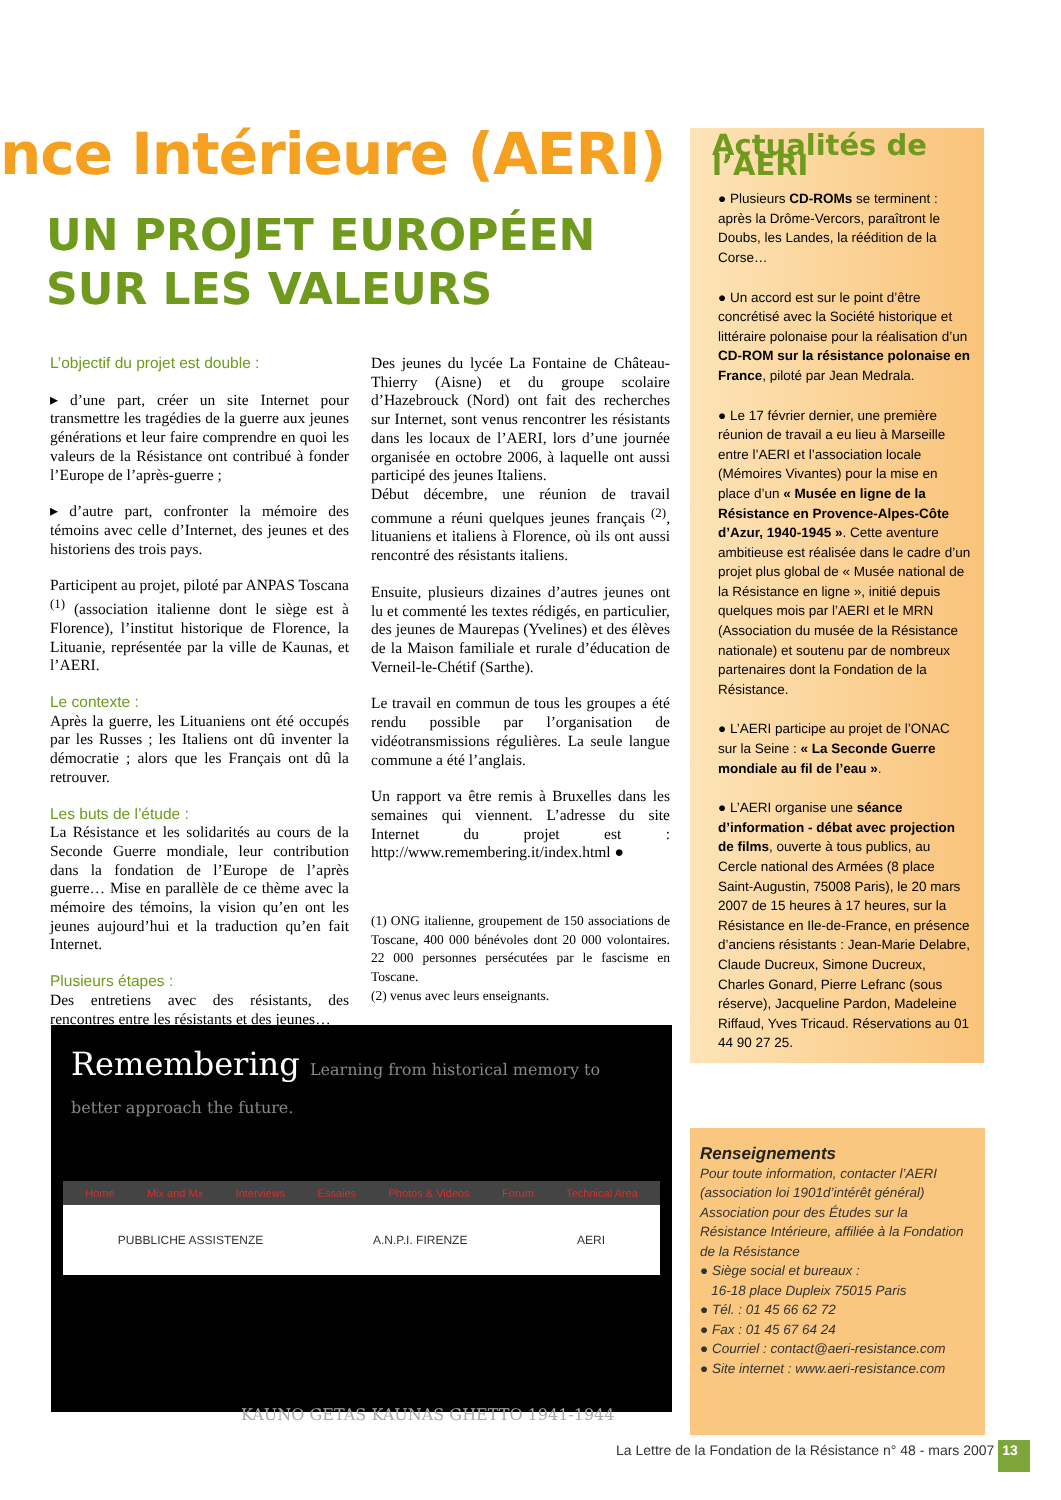nce Intérieure (AERI)
UN PROJET EUROPÉEN
SUR LES VALEURS
L’objectif du projet est double :
▸ d’une part, créer un site Internet pour transmettre les tragédies de la guerre aux jeunes générations et leur faire comprendre en quoi les valeurs de la Résistance ont contribué à fonder l’Europe de l’après-guerre ;
▸ d’autre part, confronter la mémoire des témoins avec celle d’Internet, des jeunes et des historiens des trois pays.
Participent au projet, piloté par ANPAS Toscana <sup>(1)</sup> (association italienne dont le siège est à Florence), l’institut historique de Florence, la Lituanie, représentée par la ville de Kaunas, et l’AERI.
Le contexte :
Après la guerre, les Lituaniens ont été occupés par les Russes ; les Italiens ont dû inventer la démocratie ; alors que les Français ont dû la retrouver.
Les buts de l’étude :
La Résistance et les solidarités au cours de la Seconde Guerre mondiale, leur contribution dans la fondation de l’Europe de l’après guerre… Mise en parallèle de ce thème avec la mémoire des témoins, la vision qu’en ont les jeunes aujourd’hui et la traduction qu’en fait Internet.
Plusieurs étapes :
Des entretiens avec des résistants, des rencontres entre les résistants et des jeunes…
Des jeunes du lycée La Fontaine de Château-Thierry (Aisne) et du groupe scolaire d’Hazebrouck (Nord) ont fait des recherches sur Internet, sont venus rencontrer les résistants dans les locaux de l’AERI, lors d’une journée organisée en octobre 2006, à laquelle ont aussi participé des jeunes Italiens.
Début décembre, une réunion de travail commune a réuni quelques jeunes français <sup>(2)</sup>, lituaniens et italiens à Florence, où ils ont aussi rencontré des résistants italiens.
Ensuite, plusieurs dizaines d’autres jeunes ont lu et commenté les textes rédigés, en particulier, des jeunes de Maurepas (Yvelines) et des élèves de la Maison familiale et rurale d’éducation de Verneil-le-Chétif (Sarthe).
Le travail en commun de tous les groupes a été rendu possible par l’organisation de vidéotransmissions régulières. La seule langue commune a été l’anglais.
Un rapport va être remis à Bruxelles dans les semaines qui viennent. L’adresse du site Internet du projet est : http://www.remembering.it/index.html ●
(1) ONG italienne, groupement de 150 associations de Toscane, 400 000 bénévoles dont 20 000 volontaires. 22 000 personnes persécutées par le fascisme en Toscane.
(2) venus avec leurs enseignants.
Remembering Learning from historical memory to better approach the future.
Home Mix and Mx Interviews Essaies Photos & Videos Forum Technical Area
PUBBLICHE ASSISTENZE A.N.P.I. FIRENZE AERI
KAUNO GETAS KAUNAS GHETTO 1941-1944
Actualités de l’AERI
● Plusieurs CD-ROMs se terminent : après la Drôme-Vercors, paraîtront le Doubs, les Landes, la réédition de la Corse…
● Un accord est sur le point d’être concrétisé avec la Société historique et littéraire polonaise pour la réalisation d’un CD-ROM sur la résistance polonaise en France, piloté par Jean Medrala.
● Le 17 février dernier, une première réunion de travail a eu lieu à Marseille entre l’AERI et l’association locale (Mémoires Vivantes) pour la mise en place d’un « Musée en ligne de la Résistance en Provence-Alpes-Côte d’Azur, 1940-1945 ». Cette aventure ambitieuse est réalisée dans le cadre d’un projet plus global de « Musée national de la Résistance en ligne », initié depuis quelques mois par l’AERI et le MRN (Association du musée de la Résistance nationale) et soutenu par de nombreux partenaires dont la Fondation de la Résistance.
● L’AERI participe au projet de l’ONAC sur la Seine : « La Seconde Guerre mondiale au fil de l’eau ».
● L’AERI organise une séance d’information - débat avec projection de films, ouverte à tous publics, au Cercle national des Armées (8 place Saint-Augustin, 75008 Paris), le 20 mars 2007 de 15 heures à 17 heures, sur la Résistance en Ile-de-France, en présence d’anciens résistants : Jean-Marie Delabre, Claude Ducreux, Simone Ducreux, Charles Gonard, Pierre Lefranc (sous réserve), Jacqueline Pardon, Madeleine Riffaud, Yves Tricaud. Réservations au 01 44 90 27 25.
Renseignements
Pour toute information, contacter l’AERI (association loi 1901d’intérêt général) Association pour des Études sur la Résistance Intérieure, affiliée à la Fondation de la Résistance
● Siège social et bureaux :
16-18 place Dupleix 75015 Paris
● Tél. : 01 45 66 62 72
● Fax : 01 45 67 64 24
● Courriel : contact@aeri-resistance.com
● Site internet : www.aeri-resistance.com
La Lettre de la Fondation de la Résistance n° 48 - mars 2007 13